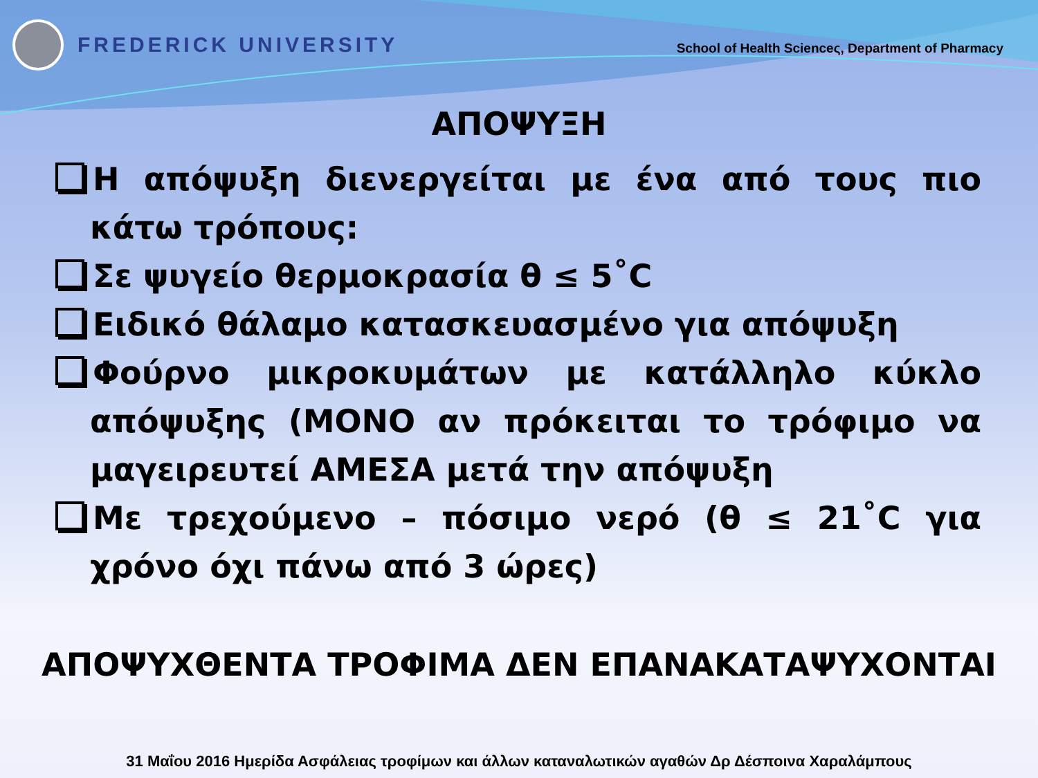FREDERICK UNIVERSITY
School of Health Scienceς, Department of Pharmacy
ΑΠΟΨΥΞΗ
Η απόψυξη διενεργείται με ένα από τους πιο κάτω τρόπους:
Σε ψυγείο θερμοκρασία θ ≤ 5˚C
Ειδικό θάλαμο κατασκευασμένο για απόψυξη
Φούρνο μικροκυμάτων με κατάλληλο κύκλο απόψυξης (ΜΟΝΟ αν πρόκειται το τρόφιμο να μαγειρευτεί ΑΜΕΣΑ μετά την απόψυξη
Με τρεχούμενο – πόσιμο νερό (θ ≤ 21˚C για χρόνο όχι πάνω από 3 ώρες)
ΑΠΟΨΥΧΘΕΝΤΑ ΤΡΟΦΙΜΑ ΔΕΝ ΕΠΑΝΑΚΑΤΑΨΥΧΟΝΤΑΙ
31 Μαΐου 2016 Ημερίδα Ασφάλειας τροφίμων και άλλων καταναλωτικών αγαθών Δρ Δέσποινα Χαραλάμπους